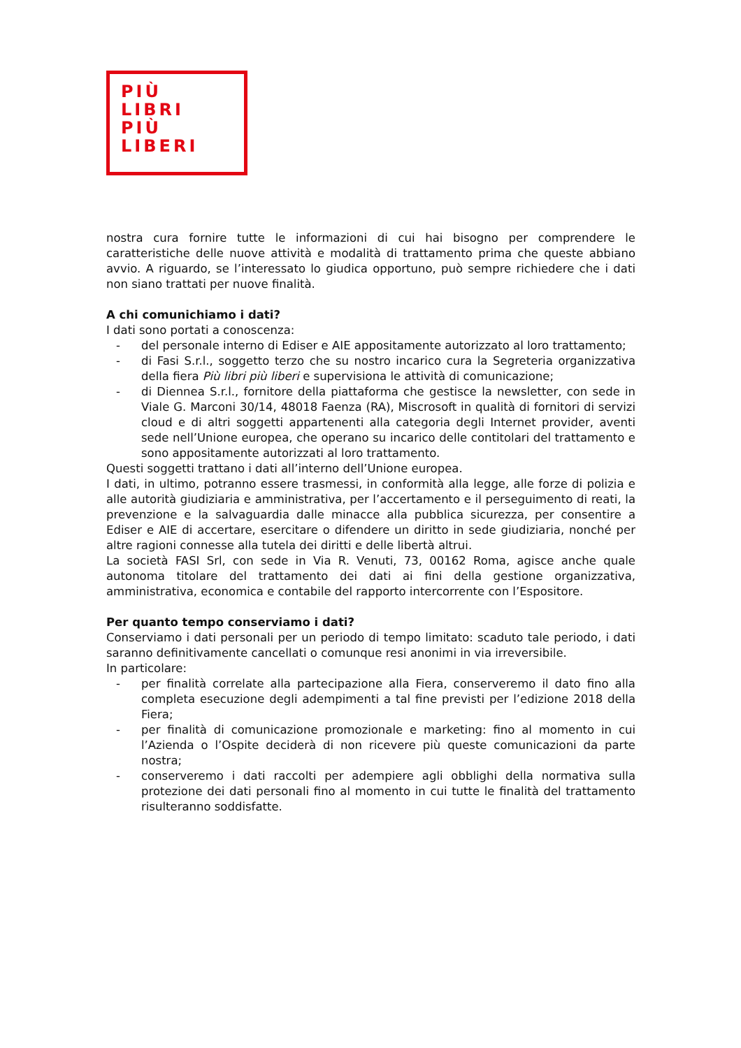PIÙ
LIBRI
PIÙ
LIBERI
nostra cura fornire tutte le informazioni di cui hai bisogno per comprendere le caratteristiche delle nuove attività e modalità di trattamento prima che queste abbiano avvio. A riguardo, se l’interessato lo giudica opportuno, può sempre richiedere che i dati non siano trattati per nuove finalità.
A chi comunichiamo i dati?
I dati sono portati a conoscenza:
- del personale interno di Ediser e AIE appositamente autorizzato al loro trattamento;
- di Fasi S.r.l., soggetto terzo che su nostro incarico cura la Segreteria organizzativa della fiera Più libri più liberi e supervisiona le attività di comunicazione;
- di Diennea S.r.l., fornitore della piattaforma che gestisce la newsletter, con sede in Viale G. Marconi 30/14, 48018 Faenza (RA), Miscrosoft in qualità di fornitori di servizi cloud e di altri soggetti appartenenti alla categoria degli Internet provider, aventi sede nell’Unione europea, che operano su incarico delle contitolari del trattamento e sono appositamente autorizzati al loro trattamento.
Questi soggetti trattano i dati all’interno dell’Unione europea.
I dati, in ultimo, potranno essere trasmessi, in conformità alla legge, alle forze di polizia e alle autorità giudiziaria e amministrativa, per l’accertamento e il perseguimento di reati, la prevenzione e la salvaguardia dalle minacce alla pubblica sicurezza, per consentire a Ediser e AIE di accertare, esercitare o difendere un diritto in sede giudiziaria, nonché per altre ragioni connesse alla tutela dei diritti e delle libertà altrui.
La società FASI Srl, con sede in Via R. Venuti, 73, 00162 Roma, agisce anche quale autonoma titolare del trattamento dei dati ai fini della gestione organizzativa, amministrativa, economica e contabile del rapporto intercorrente con l’Espositore.
Per quanto tempo conserviamo i dati?
Conserviamo i dati personali per un periodo di tempo limitato: scaduto tale periodo, i dati saranno definitivamente cancellati o comunque resi anonimi in via irreversibile.
In particolare:
- per finalità correlate alla partecipazione alla Fiera, conserveremo il dato fino alla completa esecuzione degli adempimenti a tal fine previsti per l’edizione 2018 della Fiera;
- per finalità di comunicazione promozionale e marketing: fino al momento in cui l’Azienda o l’Ospite deciderà di non ricevere più queste comunicazioni da parte nostra;
- conserveremo i dati raccolti per adempiere agli obblighi della normativa sulla protezione dei dati personali fino al momento in cui tutte le finalità del trattamento risulteranno soddisfatte.